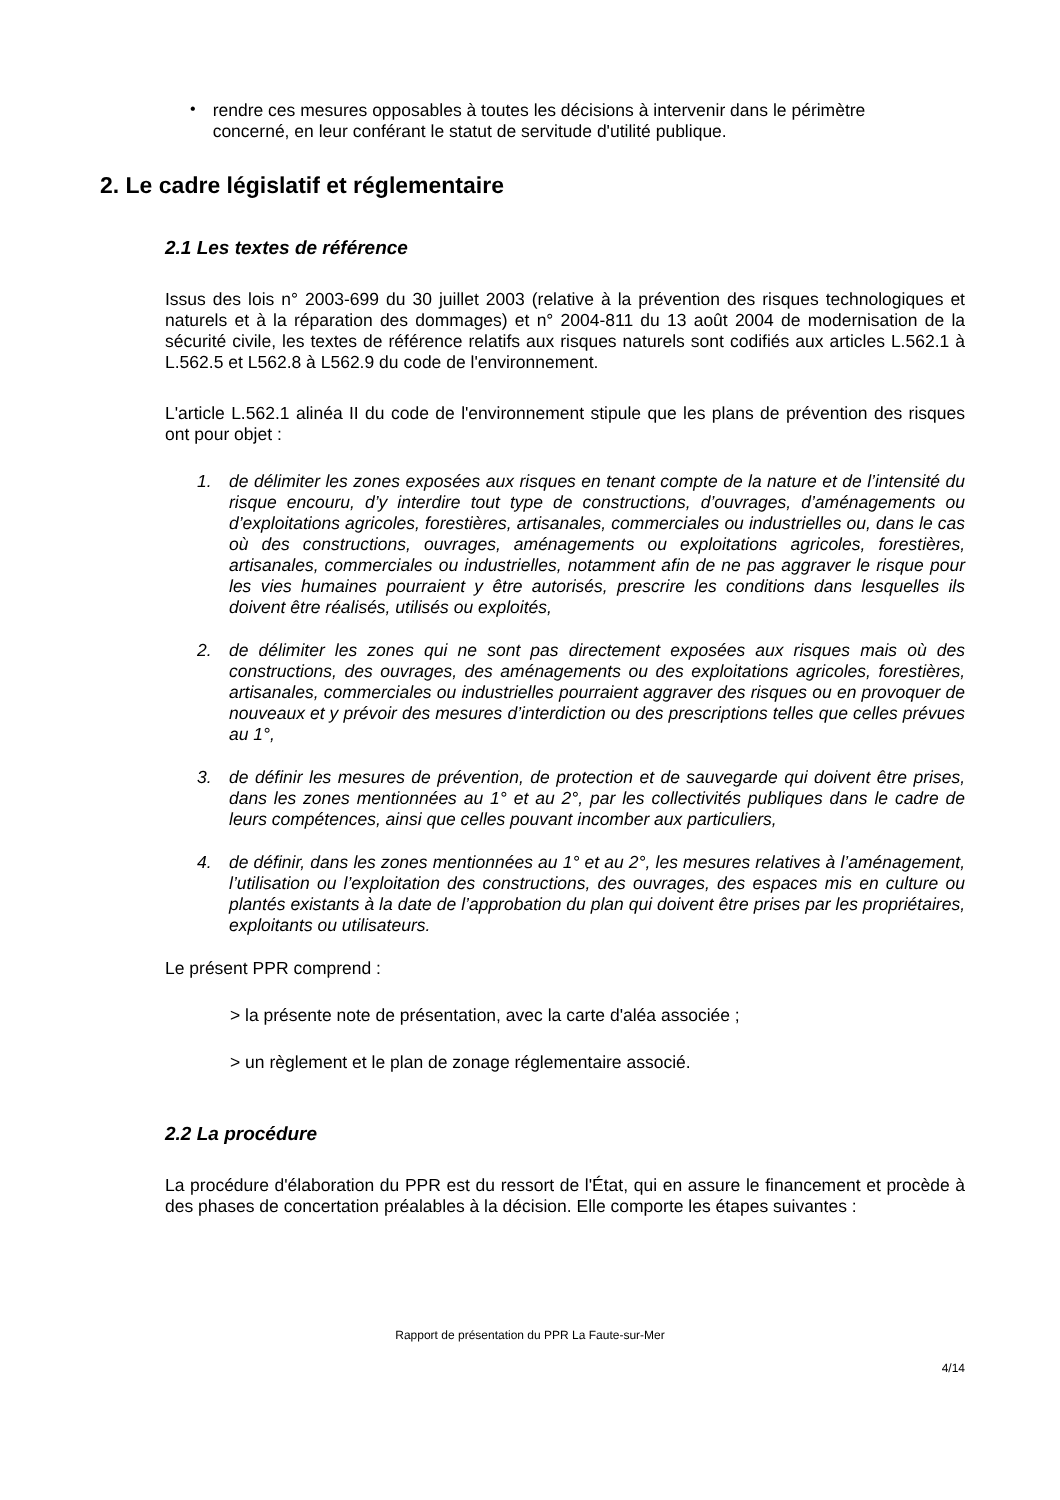•
rendre ces mesures opposables à toutes les décisions à intervenir dans le périmètre concerné, en leur conférant le statut de servitude d'utilité publique.
2. Le cadre législatif et réglementaire
2.1 Les textes de référence
Issus des lois n° 2003-699 du 30 juillet 2003 (relative à la prévention des risques technologiques et naturels et à la réparation des dommages) et n° 2004-811 du 13 août 2004 de modernisation de la sécurité civile, les textes de référence relatifs aux risques naturels sont codifiés aux articles L.562.1 à L.562.5 et L562.8 à L562.9 du code de l'environnement.
L'article L.562.1 alinéa II du code de l'environnement stipule que les plans de prévention des risques ont pour objet :
1. de délimiter les zones exposées aux risques en tenant compte de la nature et de l’intensité du risque encouru, d’y interdire tout type de constructions, d’ouvrages, d’aménagements ou d’exploitations agricoles, forestières, artisanales, commerciales ou industrielles ou, dans le cas où des constructions, ouvrages, aménagements ou exploitations agricoles, forestières, artisanales, commerciales ou industrielles, notamment afin de ne pas aggraver le risque pour les vies humaines pourraient y être autorisés, prescrire les conditions dans lesquelles ils doivent être réalisés, utilisés ou exploités,
2. de délimiter les zones qui ne sont pas directement exposées aux risques mais où des constructions, des ouvrages, des aménagements ou des exploitations agricoles, forestières, artisanales, commerciales ou industrielles pourraient aggraver des risques ou en provoquer de nouveaux et y prévoir des mesures d’interdiction ou des prescriptions telles que celles prévues au 1°,
3. de définir les mesures de prévention, de protection et de sauvegarde qui doivent être prises, dans les zones mentionnées au 1° et au 2°, par les collectivités publiques dans le cadre de leurs compétences, ainsi que celles pouvant incomber aux particuliers,
4. de définir, dans les zones mentionnées au 1° et au 2°, les mesures relatives à l’aménagement, l’utilisation ou l’exploitation des constructions, des ouvrages, des espaces mis en culture ou plantés existants à la date de l’approbation du plan qui doivent être prises par les propriétaires, exploitants ou utilisateurs.
Le présent PPR comprend :
> la présente note de présentation, avec la carte d'aléa associée ;
> un règlement et le plan de zonage réglementaire associé.
2.2 La procédure
La procédure d'élaboration du PPR est du ressort de l'État, qui en assure le financement et procède à des phases de concertation préalables à la décision. Elle comporte les étapes suivantes :
Rapport de présentation du PPR La Faute-sur-Mer
4/14